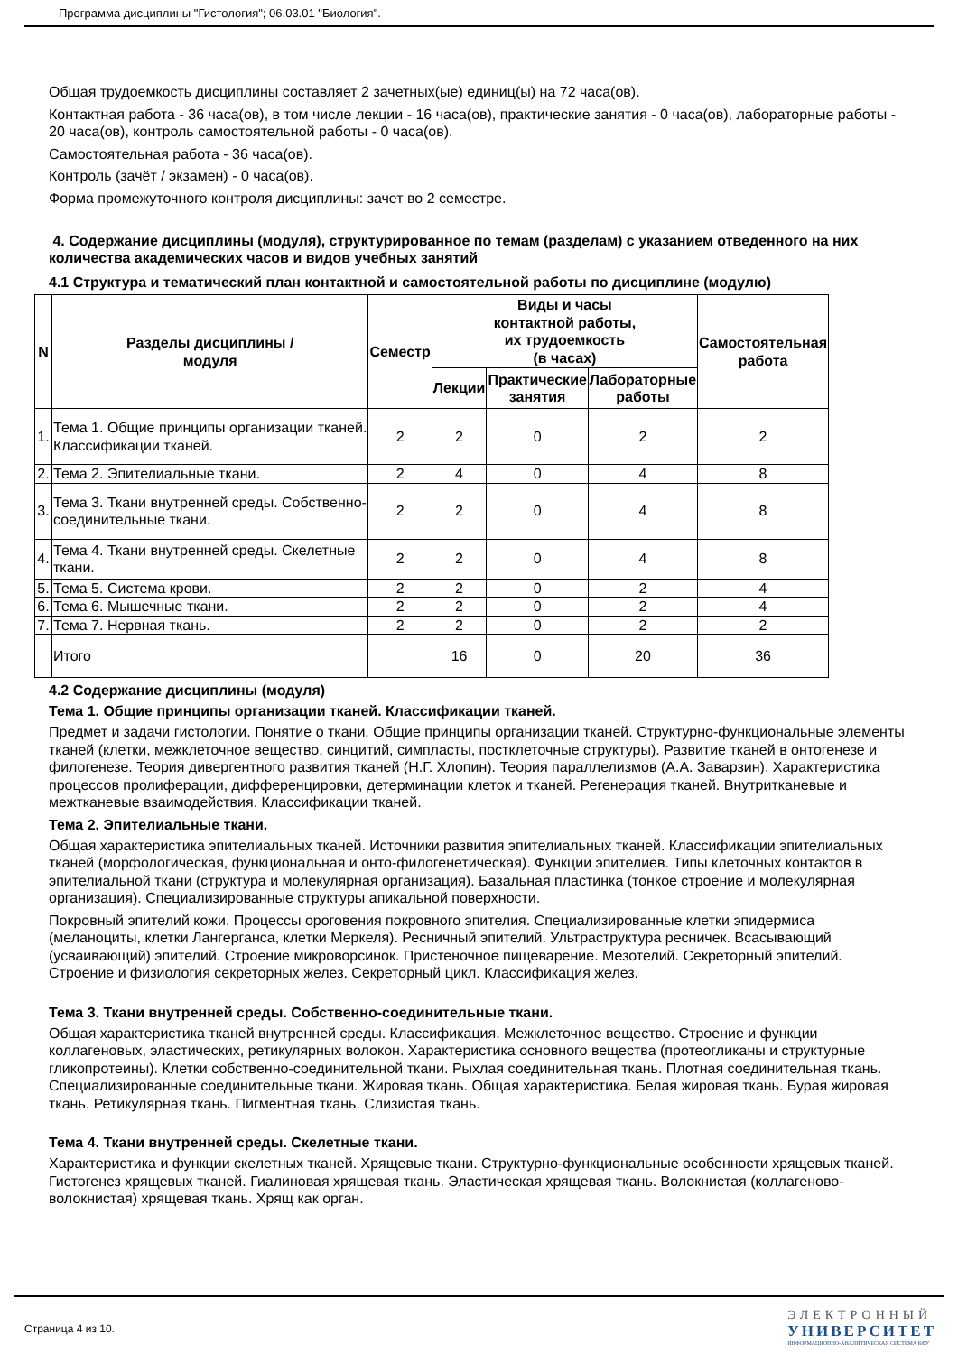Программа дисциплины "Гистология"; 06.03.01 "Биология".
Общая трудоемкость дисциплины составляет 2 зачетных(ые) единиц(ы) на 72 часа(ов).
Контактная работа - 36 часа(ов), в том числе лекции - 16 часа(ов), практические занятия - 0 часа(ов), лабораторные работы - 20 часа(ов), контроль самостоятельной работы - 0 часа(ов).
Самостоятельная работа - 36 часа(ов).
Контроль (зачёт / экзамен) - 0 часа(ов).
Форма промежуточного контроля дисциплины: зачет во 2 семестре.
4. Содержание дисциплины (модуля), структурированное по темам (разделам) с указанием отведенного на них количества академических часов и видов учебных занятий
4.1 Структура и тематический план контактной и самостоятельной работы по дисциплине (модулю)
| N | Разделы дисциплины / модуля | Семестр | Виды и часы контактной работы, их трудоемкость (в часах) | | | Самостоятельная работа |
| --- | --- | --- | --- | --- | --- | --- |
| | | | Лекции | Практические занятия | Лабораторные работы | |
| 1. | Тема 1. Общие принципы организации тканей. Классификации тканей. | 2 | 2 | 0 | 2 | 2 |
| 2. | Тема 2. Эпителиальные ткани. | 2 | 4 | 0 | 4 | 8 |
| 3. | Тема 3. Ткани внутренней среды. Собственно-соединительные ткани. | 2 | 2 | 0 | 4 | 8 |
| 4. | Тема 4. Ткани внутренней среды. Скелетные ткани. | 2 | 2 | 0 | 4 | 8 |
| 5. | Тема 5. Система крови. | 2 | 2 | 0 | 2 | 4 |
| 6. | Тема 6. Мышечные ткани. | 2 | 2 | 0 | 2 | 4 |
| 7. | Тема 7. Нервная ткань. | 2 | 2 | 0 | 2 | 2 |
| | Итого | | 16 | 0 | 20 | 36 |
4.2 Содержание дисциплины (модуля)
Тема 1. Общие принципы организации тканей. Классификации тканей.
Предмет и задачи гистологии. Понятие о ткани. Общие принципы организации тканей. Структурно-функциональные элементы тканей (клетки, межклеточное вещество, синцитий, симпласты, постклеточные структуры). Развитие тканей в онтогенезе и филогенезе. Теория дивергентного развития тканей (Н.Г. Хлопин). Теория параллелизмов (А.А. Заварзин). Характеристика процессов пролиферации, дифференцировки, детерминации клеток и тканей. Регенерация тканей. Внутритканевые и межтканевые взаимодействия. Классификации тканей.
Тема 2. Эпителиальные ткани.
Общая характеристика эпителиальных тканей. Источники развития эпителиальных тканей. Классификации эпителиальных тканей (морфологическая, функциональная и онто-филогенетическая). Функции эпителиев. Типы клеточных контактов в эпителиальной ткани (структура и молекулярная организация). Базальная пластинка (тонкое строение и молекулярная организация). Специализированные структуры апикальной поверхности.
Покровный эпителий кожи. Процессы ороговения покровного эпителия. Специализированные клетки эпидермиса (меланоциты, клетки Лангерганса, клетки Меркеля). Ресничный эпителий. Ультраструктура ресничек. Всасывающий (усваивающий) эпителий. Строение микроворсинок. Пристеночное пищеварение. Мезотелий. Секреторный эпителий. Строение и физиология секреторных желез. Секреторный цикл. Классификация желез.
Тема 3. Ткани внутренней среды. Собственно-соединительные ткани.
Общая характеристика тканей внутренней среды. Классификация. Межклеточное вещество. Строение и функции коллагеновых, эластических, ретикулярных волокон. Характеристика основного вещества (протеогликаны и структурные гликопротеины). Клетки собственно-соединительной ткани. Рыхлая соединительная ткань. Плотная соединительная ткань. Специализированные соединительные ткани. Жировая ткань. Общая характеристика. Белая жировая ткань. Бурая жировая ткань. Ретикулярная ткань. Пигментная ткань. Слизистая ткань.
Тема 4. Ткани внутренней среды. Скелетные ткани.
Характеристика и функции скелетных тканей. Хрящевые ткани. Структурно-функциональные особенности хрящевых тканей. Гистогенез хрящевых тканей. Гиалиновая хрящевая ткань. Эластическая хрящевая ткань. Волокнистая (коллагеново-волокнистая) хрящевая ткань. Хрящ как орган.
Страница 4 из 10.
ЭЛЕКТРОННЫЙ
УНИВЕРСИТЕТ
ИНФОРМАЦИОННО-АНАЛИТИЧЕСКАЯ СИСТЕМА КФУ